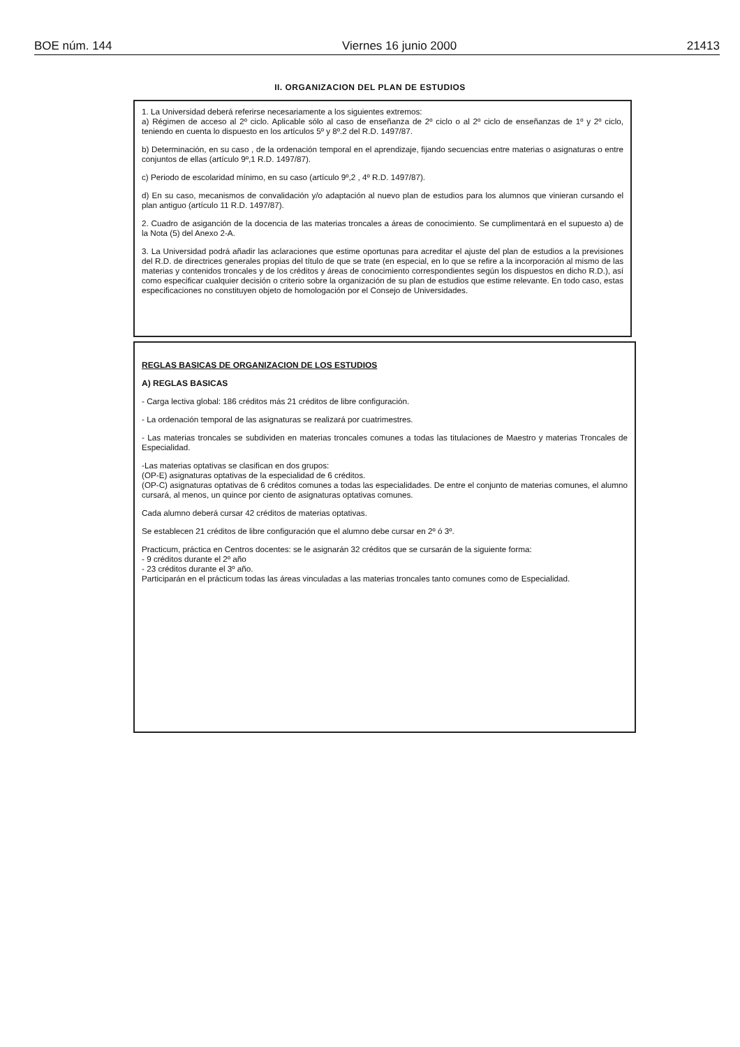BOE núm. 144 Viernes 16 junio 2000 21413
II. ORGANIZACION DEL PLAN DE ESTUDIOS
1. La Universidad deberá referirse necesariamente a los siguientes extremos:
a) Régimen de acceso al 2º ciclo. Aplicable sólo al caso de enseñanza de 2º ciclo o al 2º ciclo de enseñanzas de 1º y 2º ciclo, teniendo en cuenta lo dispuesto en los artículos 5º y 8º.2 del R.D. 1497/87.
b) Determinación, en su caso , de la ordenación temporal en el aprendizaje, fijando secuencias entre materias o asignaturas o entre conjuntos de ellas (artículo 9º,1 R.D. 1497/87).
c) Periodo de escolaridad mínimo, en su caso (artículo 9º,2 , 4º R.D. 1497/87).
d) En su caso, mecanismos de convalidación y/o adaptación al nuevo plan de estudios para los alumnos que vinieran cursando el plan antiguo (artículo 11 R.D. 1497/87).
2. Cuadro de asiganción de la docencia de las materias troncales a áreas de conocimiento. Se cumplimentará en el supuesto a) de la Nota (5) del Anexo 2-A.
3. La Universidad podrá añadir las aclaraciones que estime oportunas para acreditar el ajuste del plan de estudios a la previsiones del R.D. de directrices generales propias del título de que se trate (en especial, en lo que se refire a la incorporación al mismo de las materias y contenidos troncales y de los créditos y áreas de conocimiento correspondientes según los dispuestos en dicho R.D.), así como especificar cualquier decisión o criterio sobre la organización de su plan de estudios que estime relevante. En todo caso, estas especificaciones no constituyen objeto de homologación por el Consejo de Universidades.
REGLAS BASICAS DE ORGANIZACION DE LOS ESTUDIOS
A) REGLAS BASICAS
- Carga lectiva global: 186 créditos más 21 créditos de libre configuración.
- La ordenación temporal de las asignaturas se realizará por cuatrimestres.
- Las materias troncales se subdividen en materias troncales comunes a todas las titulaciones de Maestro y materias Troncales de Especialidad.
-Las materias optativas se clasifican en dos grupos:
(OP-E) asignaturas optativas de la especialidad de 6 créditos.
(OP-C) asignaturas optativas de 6 créditos comunes a todas las especialidades. De entre el conjunto de materias comunes, el alumno cursará, al menos, un quince por ciento de asignaturas optativas comunes.
Cada alumno deberá cursar 42 créditos de materias optativas.
Se establecen 21 créditos de libre configuración que el alumno debe cursar en 2º ó 3º.
Practicum, práctica en Centros docentes: se le asignarán 32 créditos que se cursarán de la siguiente forma:
- 9 créditos durante el 2º año
- 23 créditos durante el 3º año.
Participarán en el prácticum todas las áreas vinculadas a las materias troncales tanto comunes como de Especialidad.